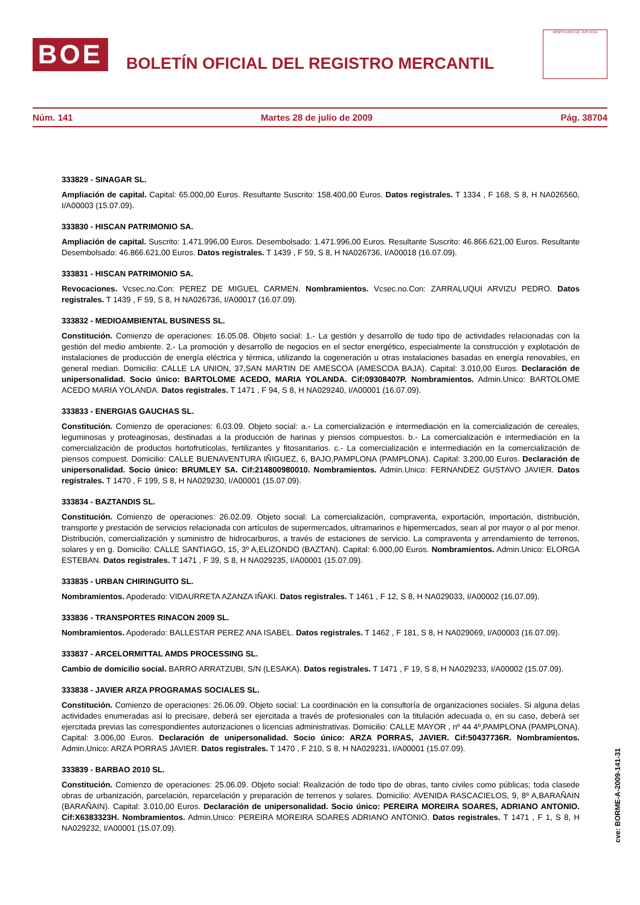BOE
BOLETÍN OFICIAL DEL REGISTRO MERCANTIL
MINISTERIO DE JUSTICIA
Núm. 141 Martes 28 de julio de 2009 Pág. 38704
333829 - SINAGAR SL.
Ampliación de capital. Capital: 65.000,00 Euros. Resultante Suscrito: 158.400,00 Euros. Datos registrales. T 1334 , F 168, S 8, H NA026560, I/A00003 (15.07.09).
333830 - HISCAN PATRIMONIO SA.
Ampliación de capital. Suscrito: 1.471.996,00 Euros. Desembolsado: 1.471.996,00 Euros. Resultante Suscrito: 46.866.621,00 Euros. Resultante Desembolsado: 46.866.621,00 Euros. Datos registrales. T 1439 , F 59, S 8, H NA026736, I/A00018 (16.07.09).
333831 - HISCAN PATRIMONIO SA.
Revocaciones. Vcsec.no.Con: PEREZ DE MIGUEL CARMEN. Nombramientos. Vcsec.no.Con: ZARRALUQUI ARVIZU PEDRO. Datos registrales. T 1439 , F 59, S 8, H NA026736, I/A00017 (16.07.09).
333832 - MEDIOAMBIENTAL BUSINESS SL.
Constitución. Comienzo de operaciones: 16.05.08. Objeto social: 1.- La gestión y desarrollo de todo tipo de actividades relacionadas con la gestión del medio ambiente. 2.- La promoción y desarrollo de negocios en el sector energético, especialmente la construcción y explotación de instalaciones de producción de energía eléctrica y térmica, utilizando la cogeneración u otras instalaciones basadas en energía renovables, en general median. Domicilio: CALLE LA UNION, 37,SAN MARTIN DE AMESCOA (AMESCOA BAJA). Capital: 3.010,00 Euros. Declaración de unipersonalidad. Socio único: BARTOLOME ACEDO, MARIA YOLANDA. Cif:09308407P. Nombramientos. Admin.Unico: BARTOLOME ACEDO MARIA YOLANDA. Datos registrales. T 1471 , F 94, S 8, H NA029240, I/A00001 (16.07.09).
333833 - ENERGIAS GAUCHAS SL.
Constitución. Comienzo de operaciones: 6.03.09. Objeto social: a.- La comercialización e intermediación en la comercialización de cereales, leguminosas y proteaginosas, destinadas a la producción de harinas y piensos compuestos. b.- La comercialización e intermediación en la comercialización de productos hortofrutícolas, fertilizantes y fitosanitarios. c.- La comercialización e intermediación en la comercialización de piensos compuest. Domicilio: CALLE BUENAVENTURA IÑIGUEZ, 6, BAJO,PAMPLONA (PAMPLONA). Capital: 3.200,00 Euros. Declaración de unipersonalidad. Socio único: BRUMLEY SA. Cif:214800980010. Nombramientos. Admin.Unico: FERNANDEZ GUSTAVO JAVIER. Datos registrales. T 1470 , F 199, S 8, H NA029230, I/A00001 (15.07.09).
333834 - BAZTANDIS SL.
Constitución. Comienzo de operaciones: 26.02.09. Objeto social: La comercialización, compraventa, exportación, importación, distribución, transporte y prestación de servicios relacionada con artículos de supermercados, ultramarinos e hipermercados, sean al por mayor o al por menor. Distribución, comercialización y suministro de hidrocarburos, a través de estaciones de servicio. La compraventa y arrendamiento de terrenos, solares y en g. Domicilio: CALLE SANTIAGO, 15, 3º A,ELIZONDO (BAZTAN). Capital: 6.000,00 Euros. Nombramientos. Admin.Unico: ELORGA ESTEBAN. Datos registrales. T 1471 , F 39, S 8, H NA029235, I/A00001 (15.07.09).
333835 - URBAN CHIRINGUITO SL.
Nombramientos. Apoderado: VIDAURRETA AZANZA IÑAKI. Datos registrales. T 1461 , F 12, S 8, H NA029033, I/A00002 (16.07.09).
333836 - TRANSPORTES RINACON 2009 SL.
Nombramientos. Apoderado: BALLESTAR PEREZ ANA ISABEL. Datos registrales. T 1462 , F 181, S 8, H NA029069, I/A00003 (16.07.09).
333837 - ARCELORMITTAL AMDS PROCESSING SL.
Cambio de domicilio social. BARRO ARRATZUBI, S/N (LESAKA). Datos registrales. T 1471 , F 19, S 8, H NA029233, I/A00002 (15.07.09).
333838 - JAVIER ARZA PROGRAMAS SOCIALES SL.
Constitución. Comienzo de operaciones: 26.06.09. Objeto social: La coordinación en la consultoría de organizaciones sociales. Si alguna delas actividades enumeradas así lo precisare, deberá ser ejercitada a través de profesionales con la titulación adecuada o, en su caso, deberá ser ejercitada previas las correspondientes autorizaciones o licencias administrativas. Domicilio: CALLE MAYOR , nº 44 4º,PAMPLONA (PAMPLONA). Capital: 3.006,00 Euros. Declaración de unipersonalidad. Socio único: ARZA PORRAS, JAVIER. Cif:50437736R. Nombramientos. Admin.Unico: ARZA PORRAS JAVIER. Datos registrales. T 1470 , F 210, S 8, H NA029231, I/A00001 (15.07.09).
333839 - BARBAO 2010 SL.
Constitución. Comienzo de operaciones: 25.06.09. Objeto social: Realización de todo tipo de obras, tanto civiles como públicas; toda clasede obras de urbanización, parcelación, reparcelación y preparación de terrenos y solares. Domicilio: AVENIDA RASCACIELOS, 9, 8º A,BARAÑAIN (BARAÑAIN). Capital: 3.010,00 Euros. Declaración de unipersonalidad. Socio único: PEREIRA MOREIRA SOARES, ADRIANO ANTONIO. Cif:X6383323H. Nombramientos. Admin.Unico: PEREIRA MOREIRA SOARES ADRIANO ANTONIO. Datos registrales. T 1471 , F 1, S 8, H NA029232, I/A00001 (15.07.09).
cve: BORME-A-2009-141-31